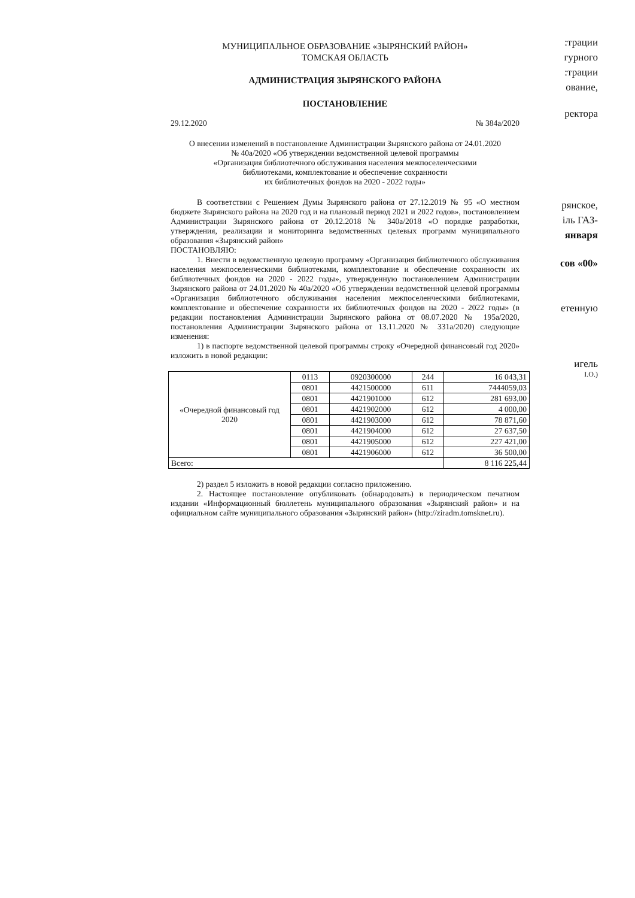МУНИЦИПАЛЬНОЕ ОБРАЗОВАНИЕ «ЗЫРЯНСКИЙ РАЙОН»
ТОМСКАЯ ОБЛАСТЬ
АДМИНИСТРАЦИЯ ЗЫРЯНСКОГО РАЙОНА
ПОСТАНОВЛЕНИЕ
29.12.2020 № 384а/2020
О внесении изменений в постановление Администрации Зырянского района от 24.01.2020
№ 40а/2020 «Об утверждении ведомственной целевой программы
«Организация библиотечного обслуживания населения межпоселенческими
библиотеками, комплектование и обеспечение сохранности
их библиотечных фондов на 2020 - 2022 годы»
В соответствии с Решением Думы Зырянского района от 27.12.2019 № 95 «О местном бюджете Зырянского района на 2020 год и на плановый период 2021 и 2022 годов», постановлением Администрации Зырянского района от 20.12.2018 № 340а/2018 «О порядке разработки, утверждения, реализации и мониторинга ведомственных целевых программ муниципального образования «Зырянский район»
ПОСТАНОВЛЯЮ:
1. Внести в ведомственную целевую программу «Организация библиотечного обслуживания населения межпоселенческими библиотеками, комплектование и обеспечение сохранности их библиотечных фондов на 2020 - 2022 годы», утвержденную постановлением Администрации Зырянского района от 24.01.2020 № 40а/2020 «Об утверждении ведомственной целевой программы «Организация библиотечного обслуживания населения межпоселенческими библиотеками, комплектование и обеспечение сохранности их библиотечных фондов на 2020 - 2022 годы» (в редакции постановления Администрации Зырянского района от 08.07.2020 № 195а/2020, постановления Администрации Зырянского района от 13.11.2020 № 331а/2020) следующие изменения:
1) в паспорте ведомственной целевой программы строку «Очередной финансовый год 2020» изложить в новой редакции:
| «Очередной финансовый год 2020 | 0113 | 0920300000 | 244 | 16 043,31 |
| | 0801 | 4421500000 | 611 | 7444059,03 |
| | 0801 | 4421901000 | 612 | 281 693,00 |
| | 0801 | 4421902000 | 612 | 4 000,00 |
| | 0801 | 4421903000 | 612 | 78 871,60 |
| | 0801 | 4421904000 | 612 | 27 637,50 |
| | 0801 | 4421905000 | 612 | 227 421,00 |
| | 0801 | 4421906000 | 612 | 36 500,00 |
| Всего: | | | | 8 116 225,44 |
2) раздел 5 изложить в новой редакции согласно приложению.
2. Настоящее постановление опубликовать (обнародовать) в периодическом печатном издании «Информационный бюллетень муниципального образования «Зырянский район» и на официальном сайте муниципального образования «Зырянский район» (http://ziradm.tomsknet.ru).
:трации
гурного
:трации
ование,
ректора
рянское,
іль ГАЗ-
января
сов «00»
етенную
игель
І.О.)